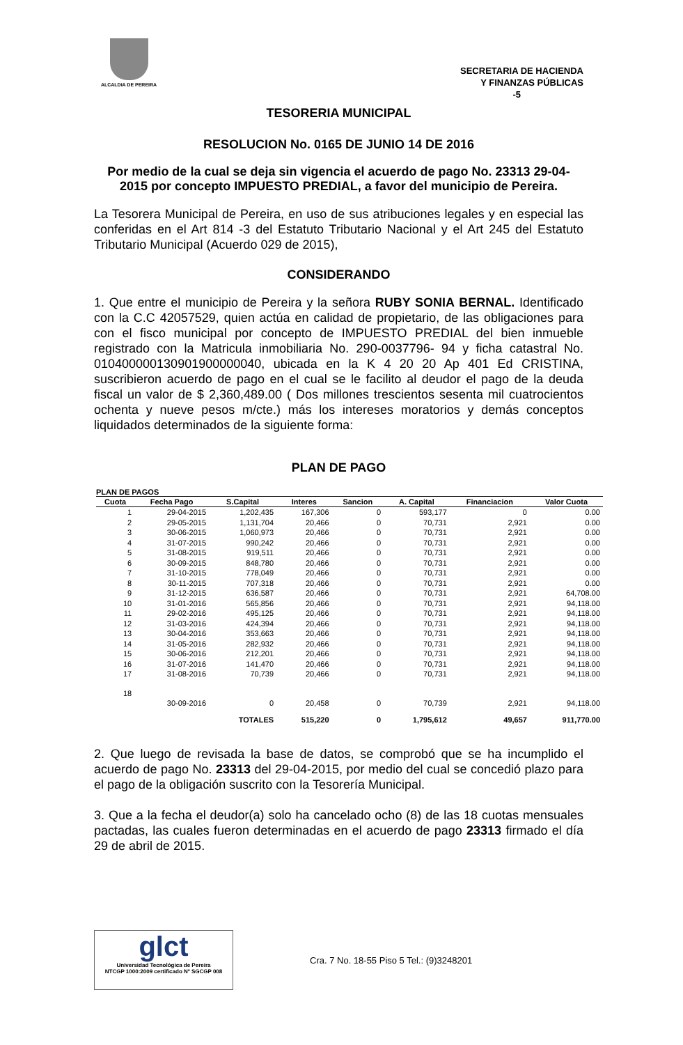ALCALDIA DE PEREIRA
SECRETARIA DE HACIENDA
Y FINANZAS PÚBLICAS
-5
TESORERIA MUNICIPAL
RESOLUCION No. 0165 DE JUNIO 14 DE 2016
Por medio de la cual se deja sin vigencia el acuerdo de pago No. 23313 29-04-2015 por concepto IMPUESTO PREDIAL, a favor del municipio de Pereira.
La Tesorera Municipal de Pereira, en uso de sus atribuciones legales y en especial las conferidas en el Art 814 -3 del Estatuto Tributario Nacional y el Art 245 del Estatuto Tributario Municipal (Acuerdo 029 de 2015),
CONSIDERANDO
1. Que entre el municipio de Pereira y la señora RUBY SONIA BERNAL. Identificado con la C.C 42057529, quien actúa en calidad de propietario, de las obligaciones para con el fisco municipal por concepto de IMPUESTO PREDIAL del bien inmueble registrado con la Matricula inmobiliaria No. 290-0037796- 94 y ficha catastral No. 010400000130901900000040, ubicada en la K 4 20 20 Ap 401 Ed CRISTINA, suscribieron acuerdo de pago en el cual se le facilito al deudor el pago de la deuda fiscal un valor de $ 2,360,489.00 ( Dos millones trescientos sesenta mil cuatrocientos ochenta y nueve pesos m/cte.) más los intereses moratorios y demás conceptos liquidados determinados de la siguiente forma:
PLAN DE PAGO
PLAN DE PAGOS
| Cuota | Fecha Pago | S.Capital | Interes | Sancion | A. Capital | Financiacion | Valor Cuota |
| --- | --- | --- | --- | --- | --- | --- | --- |
| 1 | 29-04-2015 | 1,202,435 | 167,306 | 0 | 593,177 | 0 | 0.00 |
| 2 | 29-05-2015 | 1,131,704 | 20,466 | 0 | 70,731 | 2,921 | 0.00 |
| 3 | 30-06-2015 | 1,060,973 | 20,466 | 0 | 70,731 | 2,921 | 0.00 |
| 4 | 31-07-2015 | 990,242 | 20,466 | 0 | 70,731 | 2,921 | 0.00 |
| 5 | 31-08-2015 | 919,511 | 20,466 | 0 | 70,731 | 2,921 | 0.00 |
| 6 | 30-09-2015 | 848,780 | 20,466 | 0 | 70,731 | 2,921 | 0.00 |
| 7 | 31-10-2015 | 778,049 | 20,466 | 0 | 70,731 | 2,921 | 0.00 |
| 8 | 30-11-2015 | 707,318 | 20,466 | 0 | 70,731 | 2,921 | 0.00 |
| 9 | 31-12-2015 | 636,587 | 20,466 | 0 | 70,731 | 2,921 | 64,708.00 |
| 10 | 31-01-2016 | 565,856 | 20,466 | 0 | 70,731 | 2,921 | 94,118.00 |
| 11 | 29-02-2016 | 495,125 | 20,466 | 0 | 70,731 | 2,921 | 94,118.00 |
| 12 | 31-03-2016 | 424,394 | 20,466 | 0 | 70,731 | 2,921 | 94,118.00 |
| 13 | 30-04-2016 | 353,663 | 20,466 | 0 | 70,731 | 2,921 | 94,118.00 |
| 14 | 31-05-2016 | 282,932 | 20,466 | 0 | 70,731 | 2,921 | 94,118.00 |
| 15 | 30-06-2016 | 212,201 | 20,466 | 0 | 70,731 | 2,921 | 94,118.00 |
| 16 | 31-07-2016 | 141,470 | 20,466 | 0 | 70,731 | 2,921 | 94,118.00 |
| 17 | 31-08-2016 | 70,739 | 20,466 | 0 | 70,731 | 2,921 | 94,118.00 |
| 18 | 30-09-2016 | 0 | 20,458 | 0 | 70,739 | 2,921 | 94,118.00 |
| | | TOTALES | 515,220 | 0 | 1,795,612 | 49,657 | 911,770.00 |
2. Que luego de revisada la base de datos, se comprobó que se ha incumplido el acuerdo de pago No. 23313 del 29-04-2015, por medio del cual se concedió plazo para el pago de la obligación suscrito con la Tesorería Municipal.
3. Que a la fecha el deudor(a) solo ha cancelado ocho (8) de las 18 cuotas mensuales pactadas, las cuales fueron determinadas en el acuerdo de pago 23313 firmado el día 29 de abril de 2015.
glct
Universidad Tecnológica de Pereira
NTCGP 1000:2009 certificado Nº SGCGP 008
Cra. 7 No. 18-55 Piso 5 Tel.: (9)3248201